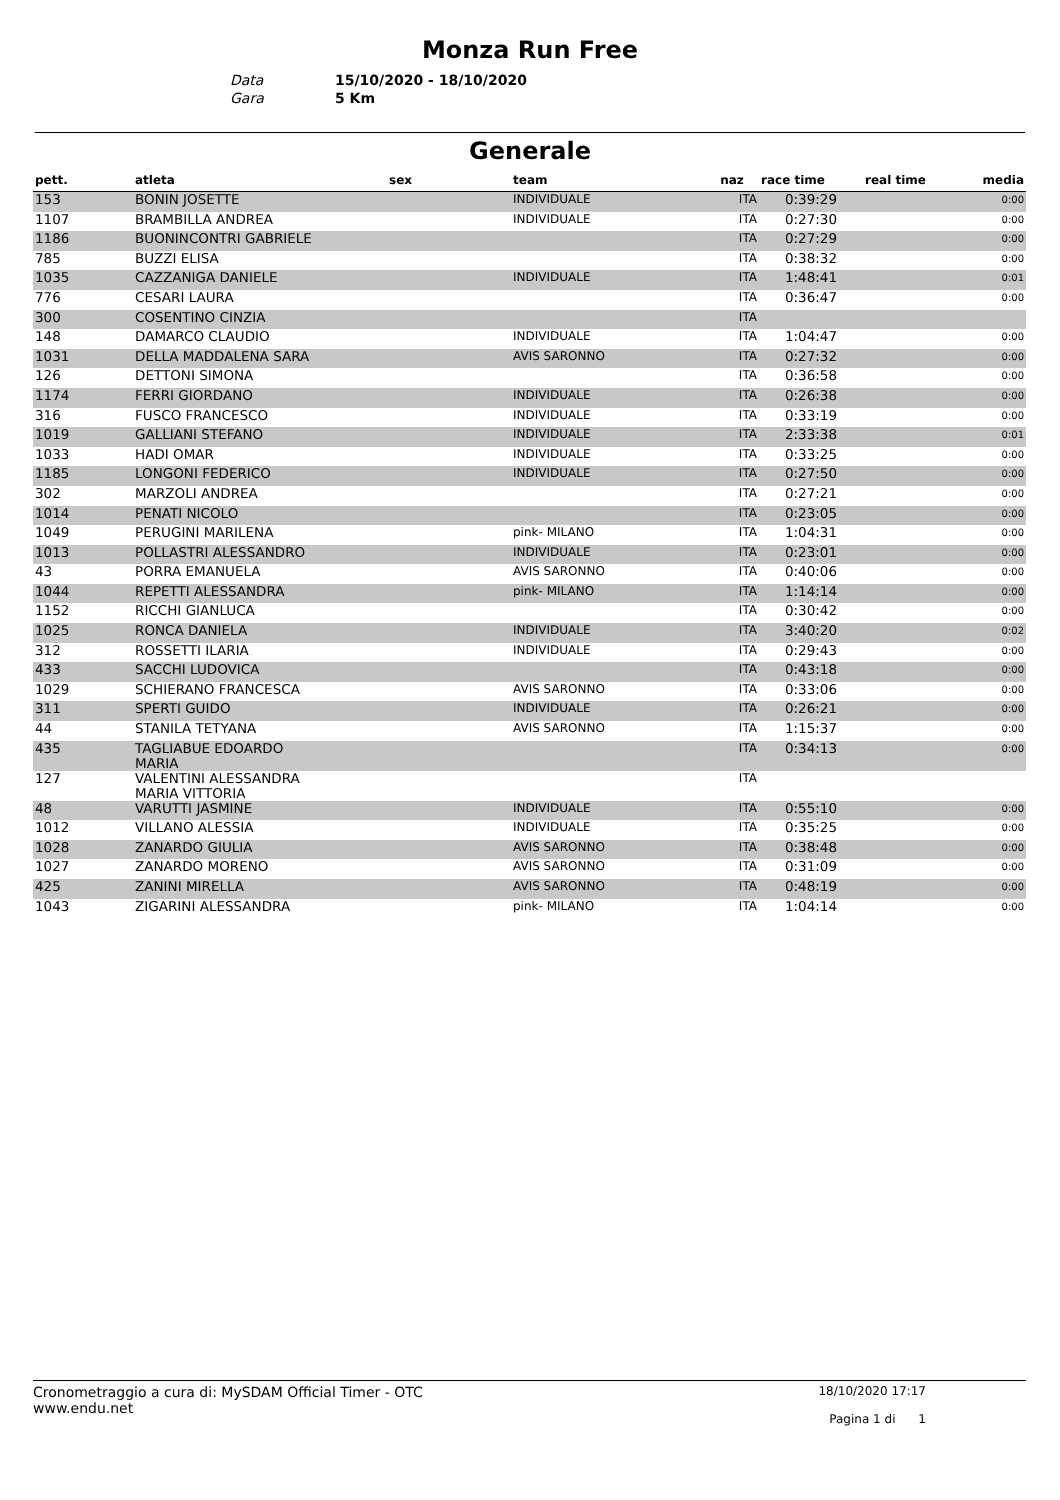Monza Run Free
Data 15/10/2020 - 18/10/2020
Gara 5 Km
Generale
| pett. | atleta | sex | team | naz | race time | real time | media |
| --- | --- | --- | --- | --- | --- | --- | --- |
| 153 | BONIN JOSETTE | | INDIVIDUALE | ITA | 0:39:29 | | 0:00 |
| 1107 | BRAMBILLA ANDREA | | INDIVIDUALE | ITA | 0:27:30 | | 0:00 |
| 1186 | BUONINCONTRI GABRIELE | | | ITA | 0:27:29 | | 0:00 |
| 785 | BUZZI ELISA | | | ITA | 0:38:32 | | 0:00 |
| 1035 | CAZZANIGA DANIELE | | INDIVIDUALE | ITA | 1:48:41 | | 0:01 |
| 776 | CESARI LAURA | | | ITA | 0:36:47 | | 0:00 |
| 300 | COSENTINO CINZIA | | | ITA | | | |
| 148 | DAMARCO CLAUDIO | | INDIVIDUALE | ITA | 1:04:47 | | 0:00 |
| 1031 | DELLA MADDALENA SARA | | AVIS SARONNO | ITA | 0:27:32 | | 0:00 |
| 126 | DETTONI SIMONA | | | ITA | 0:36:58 | | 0:00 |
| 1174 | FERRI GIORDANO | | INDIVIDUALE | ITA | 0:26:38 | | 0:00 |
| 316 | FUSCO FRANCESCO | | INDIVIDUALE | ITA | 0:33:19 | | 0:00 |
| 1019 | GALLIANI STEFANO | | INDIVIDUALE | ITA | 2:33:38 | | 0:01 |
| 1033 | HADI OMAR | | INDIVIDUALE | ITA | 0:33:25 | | 0:00 |
| 1185 | LONGONI FEDERICO | | INDIVIDUALE | ITA | 0:27:50 | | 0:00 |
| 302 | MARZOLI ANDREA | | | ITA | 0:27:21 | | 0:00 |
| 1014 | PENATI NICOLO | | | ITA | 0:23:05 | | 0:00 |
| 1049 | PERUGINI MARILENA | | pink- MILANO | ITA | 1:04:31 | | 0:00 |
| 1013 | POLLASTRI ALESSANDRO | | INDIVIDUALE | ITA | 0:23:01 | | 0:00 |
| 43 | PORRA EMANUELA | | AVIS SARONNO | ITA | 0:40:06 | | 0:00 |
| 1044 | REPETTI ALESSANDRA | | pink- MILANO | ITA | 1:14:14 | | 0:00 |
| 1152 | RICCHI GIANLUCA | | | ITA | 0:30:42 | | 0:00 |
| 1025 | RONCA DANIELA | | INDIVIDUALE | ITA | 3:40:20 | | 0:02 |
| 312 | ROSSETTI ILARIA | | INDIVIDUALE | ITA | 0:29:43 | | 0:00 |
| 433 | SACCHI LUDOVICA | | | ITA | 0:43:18 | | 0:00 |
| 1029 | SCHIERANO FRANCESCA | | AVIS SARONNO | ITA | 0:33:06 | | 0:00 |
| 311 | SPERTI GUIDO | | INDIVIDUALE | ITA | 0:26:21 | | 0:00 |
| 44 | STANILA TETYANA | | AVIS SARONNO | ITA | 1:15:37 | | 0:00 |
| 435 | TAGLIABUE EDOARDO MARIA | | | ITA | 0:34:13 | | 0:00 |
| 127 | VALENTINI ALESSANDRA MARIA VITTORIA | | | ITA | | | |
| 48 | VARUTTI JASMINE | | INDIVIDUALE | ITA | 0:55:10 | | 0:00 |
| 1012 | VILLANO ALESSIA | | INDIVIDUALE | ITA | 0:35:25 | | 0:00 |
| 1028 | ZANARDO GIULIA | | AVIS SARONNO | ITA | 0:38:48 | | 0:00 |
| 1027 | ZANARDO MORENO | | AVIS SARONNO | ITA | 0:31:09 | | 0:00 |
| 425 | ZANINI MIRELLA | | AVIS SARONNO | ITA | 0:48:19 | | 0:00 |
| 1043 | ZIGARINI ALESSANDRA | | pink- MILANO | ITA | 1:04:14 | | 0:00 |
Cronometraggio a cura di: MySDAM Official Timer - OTC
www.endu.net
18/10/2020 17:17
Pagina 1 di 1